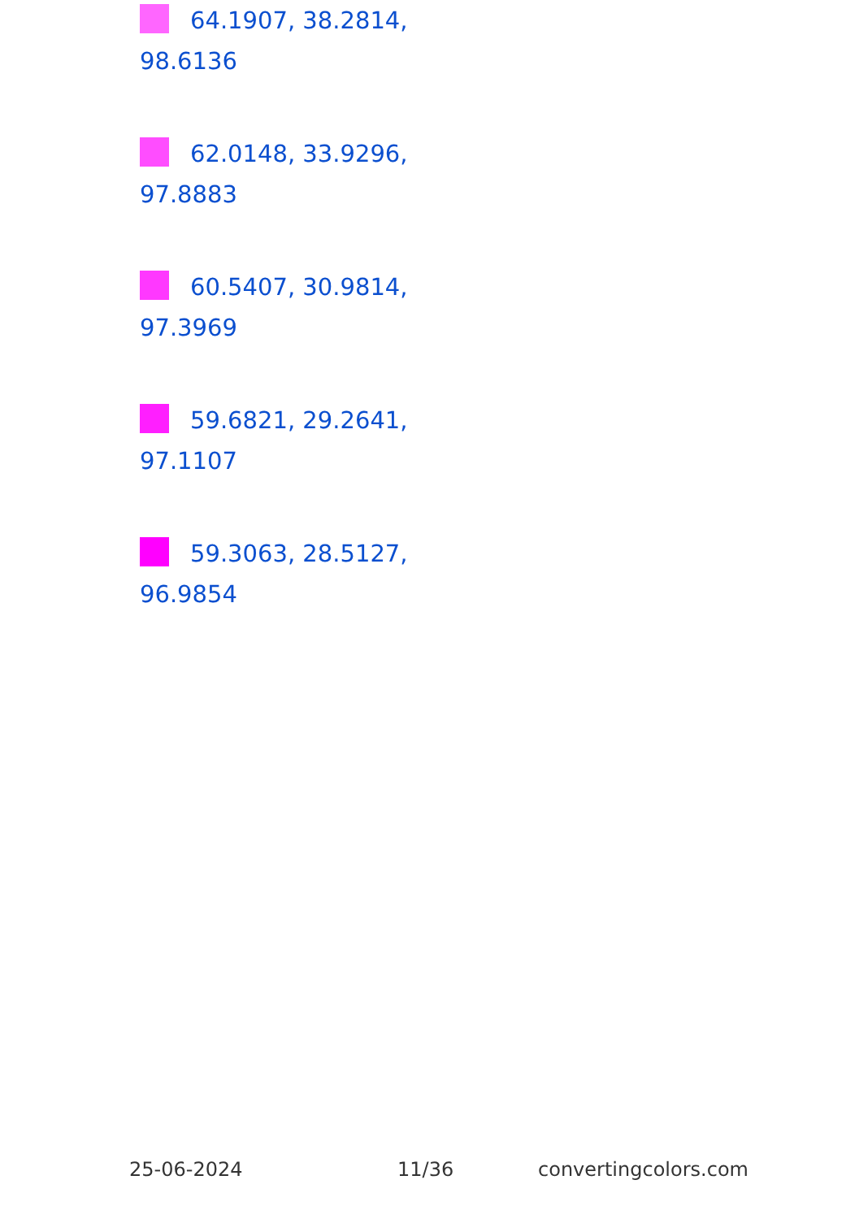64.1907, 38.2814, 98.6136
62.0148, 33.9296, 97.8883
60.5407, 30.9814, 97.3969
59.6821, 29.2641, 97.1107
59.3063, 28.5127, 96.9854
25-06-2024 11/36 convertingcolors.com